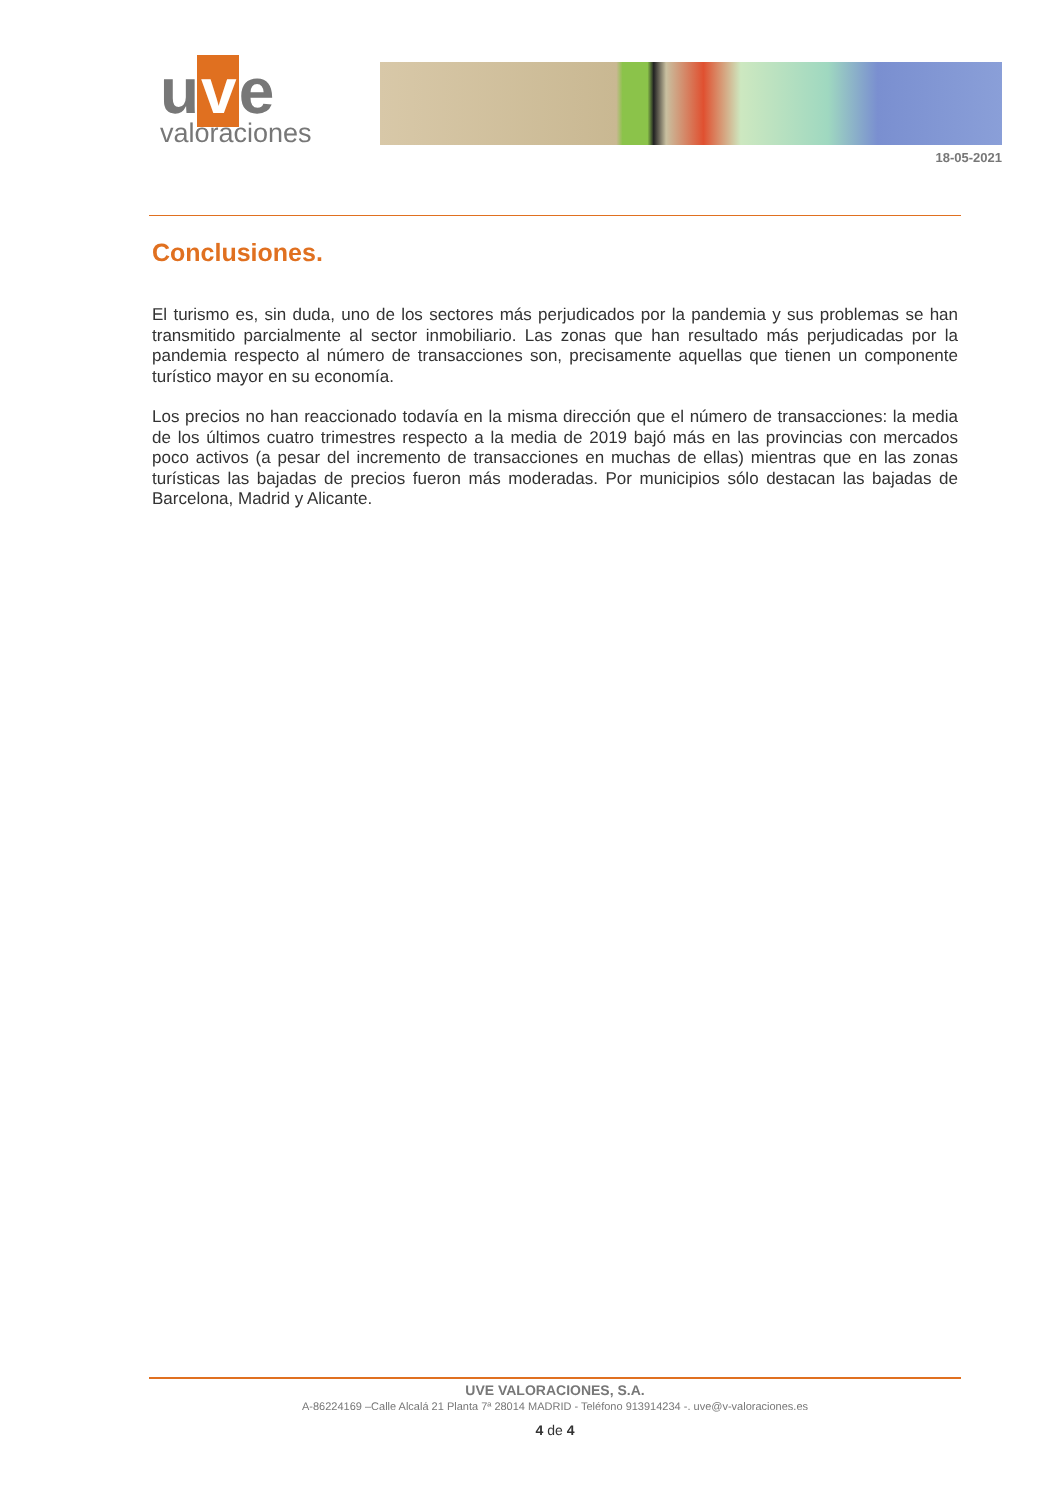u v e
valoraciones
18-05-2021
Conclusiones.
El turismo es, sin duda, uno de los sectores más perjudicados por la pandemia y sus problemas se han transmitido parcialmente al sector inmobiliario. Las zonas que han resultado más perjudicadas por la pandemia respecto al número de transacciones son, precisamente aquellas que tienen un componente turístico mayor en su economía.
Los precios no han reaccionado todavía en la misma dirección que el número de transacciones: la media de los últimos cuatro trimestres respecto a la media de 2019 bajó más en las provincias con mercados poco activos (a pesar del incremento de transacciones en muchas de ellas) mientras que en las zonas turísticas las bajadas de precios fueron más moderadas. Por municipios sólo destacan las bajadas de Barcelona, Madrid y Alicante.
UVE VALORACIONES, S.A.
A-86224169 –Calle Alcalá 21 Planta 7ª 28014 MADRID - Teléfono 913914234 -. uve@v-valoraciones.es
4 de 4